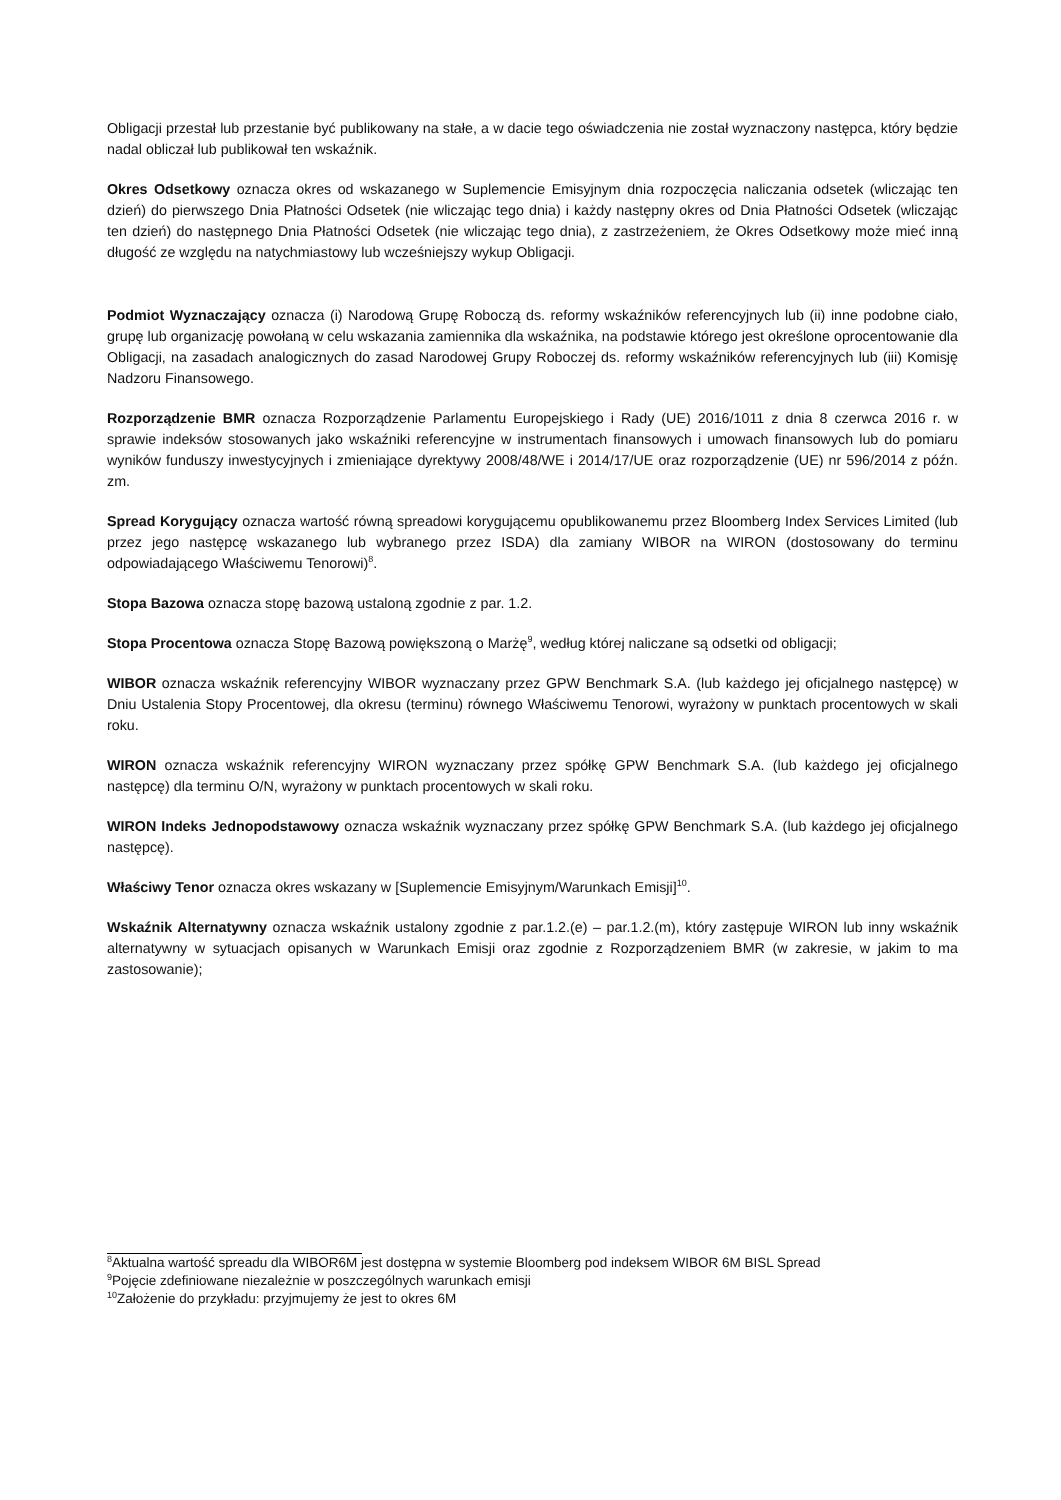Obligacji przestał lub przestanie być publikowany na stałe, a w dacie tego oświadczenia nie został wyznaczony następca, który będzie nadal obliczał lub publikował ten wskaźnik.
Okres Odsetkowy oznacza okres od wskazanego w Suplemencie Emisyjnym dnia rozpoczęcia naliczania odsetek (wliczając ten dzień) do pierwszego Dnia Płatności Odsetek (nie wliczając tego dnia) i każdy następny okres od Dnia Płatności Odsetek (wliczając ten dzień) do następnego Dnia Płatności Odsetek (nie wliczając tego dnia), z zastrzeżeniem, że Okres Odsetkowy może mieć inną długość ze względu na natychmiastowy lub wcześniejszy wykup Obligacji.
Podmiot Wyznaczający oznacza (i) Narodową Grupę Roboczą ds. reformy wskaźników referencyjnych lub (ii) inne podobne ciało, grupę lub organizację powołaną w celu wskazania zamiennika dla wskaźnika, na podstawie którego jest określone oprocentowanie dla Obligacji, na zasadach analogicznych do zasad Narodowej Grupy Roboczej ds. reformy wskaźników referencyjnych lub (iii) Komisję Nadzoru Finansowego.
Rozporządzenie BMR oznacza Rozporządzenie Parlamentu Europejskiego i Rady (UE) 2016/1011 z dnia 8 czerwca 2016 r. w sprawie indeksów stosowanych jako wskaźniki referencyjne w instrumentach finansowych i umowach finansowych lub do pomiaru wyników funduszy inwestycyjnych i zmieniające dyrektywy 2008/48/WE i 2014/17/UE oraz rozporządzenie (UE) nr 596/2014 z późn. zm.
Spread Korygujący oznacza wartość równą spreadowi korygującemu opublikowanemu przez Bloomberg Index Services Limited (lub przez jego następcę wskazanego lub wybranego przez ISDA) dla zamiany WIBOR na WIRON (dostosowany do terminu odpowiadającego Właściwemu Tenorowi)<sup>8</sup>.
Stopa Bazowa oznacza stopę bazową ustaloną zgodnie z par. 1.2.
Stopa Procentowa oznacza Stopę Bazową powiększoną o Marżę<sup>9</sup>, według której naliczane są odsetki od obligacji;
WIBOR oznacza wskaźnik referencyjny WIBOR wyznaczany przez GPW Benchmark S.A. (lub każdego jej oficjalnego następcę) w Dniu Ustalenia Stopy Procentowej, dla okresu (terminu) równego Właściwemu Tenorowi, wyrażony w punktach procentowych w skali roku.
WIRON oznacza wskaźnik referencyjny WIRON wyznaczany przez spółkę GPW Benchmark S.A. (lub każdego jej oficjalnego następcę) dla terminu O/N, wyrażony w punktach procentowych w skali roku.
WIRON Indeks Jednopodstawowy oznacza wskaźnik wyznaczany przez spółkę GPW Benchmark S.A. (lub każdego jej oficjalnego następcę).
Właściwy Tenor oznacza okres wskazany w [Suplemencie Emisyjnym/Warunkach Emisji]<sup>10</sup>.
Wskaźnik Alternatywny oznacza wskaźnik ustalony zgodnie z par.1.2.(e) – par.1.2.(m), który zastępuje WIRON lub inny wskaźnik alternatywny w sytuacjach opisanych w Warunkach Emisji oraz zgodnie z Rozporządzeniem BMR (w zakresie, w jakim to ma zastosowanie);
<sup>8</sup> Aktualna wartość spreadu dla WIBOR6M jest dostępna w systemie Bloomberg pod indeksem WIBOR 6M BISL Spread
<sup>9</sup> Pojęcie zdefiniowane niezależnie w poszczególnych warunkach emisji
<sup>10</sup> Założenie do przykładu: przyjmujemy że jest to okres 6M